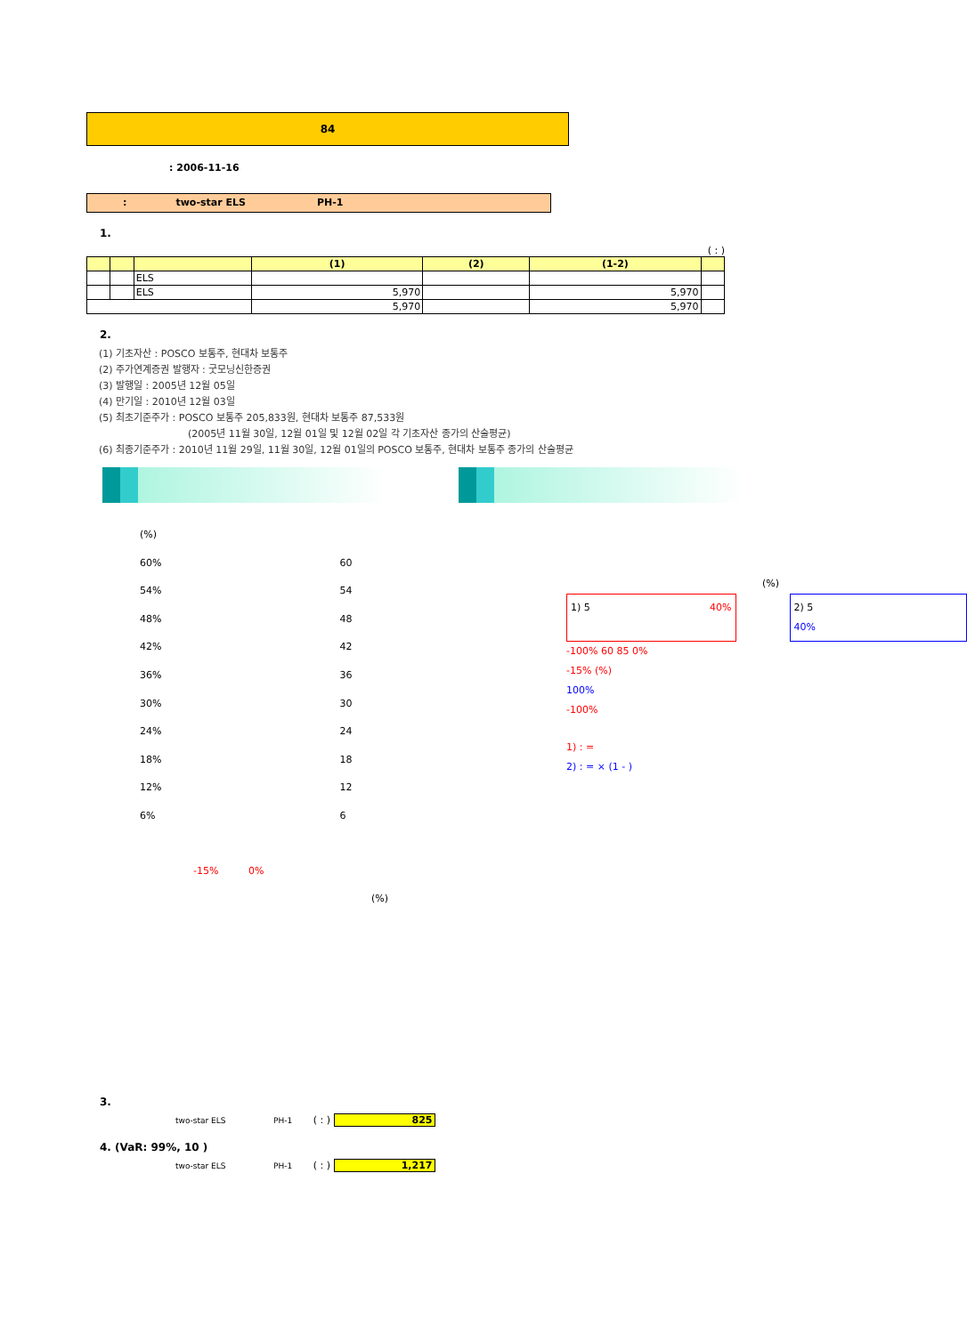84
: 2006-11-16
: two-star ELS PH-1
1.
( : )
| | | | (1) | (2) | (1-2) | |
| --- | --- | --- | --- | --- | --- | --- |
| | | ELS | | | | |
| | | ELS | 5,970 | | 5,970 | |
| | | | 5,970 | | 5,970 | |
2.
(1) 기초자산 : POSCO 보통주, 현대차 보통주
(2) 주가연계증권 발행자 : 굿모닝신한증권
(3) 발행일 : 2005년 12월 05일
(4) 만기일 : 2010년 12월 03일
(5) 최초기준주가 : POSCO 보통주 205,833원, 현대차 보통주 87,533원
(2005년 11월 30일, 12월 01일 및 12월 02일 각 기초자산 종가의 산술평균)
(6) 최종기준주가 : 2010년 11월 29일, 11월 30일, 12월 01일의 POSCO 보통주, 현대차 보통주 종가의 산술평균
(%)
60%
54%
48%
42%
36%
30%
24%
18%
12%
6%
60
54
48
42
36
30
24
18
12
6
-15% 0%
(%)
(%)
1) 5 40% 2) 5
40%
-100% 60 85 0%
-15% (%)
100%
-100%
1) : =
2) : = × (1 - )
3.
two-star ELS PH-1 ( : ) 825
4. (VaR: 99%, 10 )
two-star ELS PH-1 ( : ) 1,217